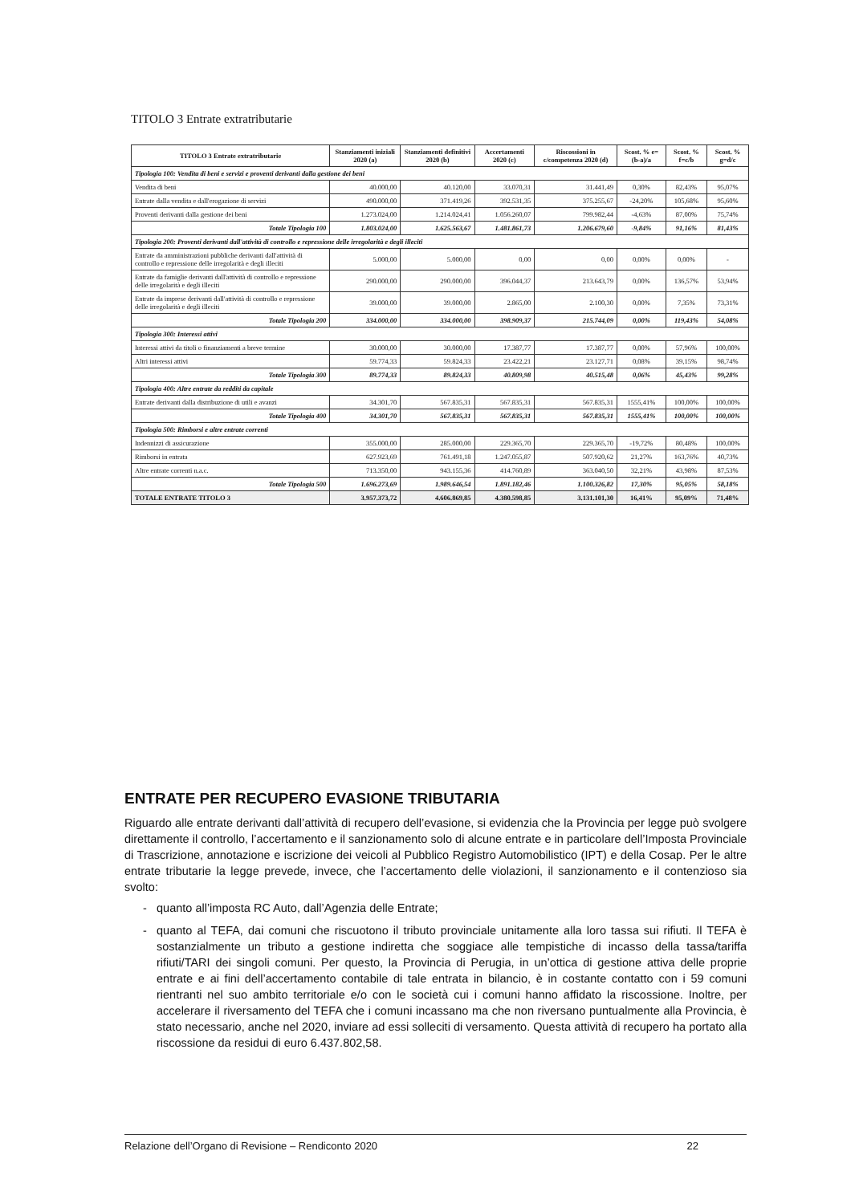TITOLO 3 Entrate extratributarie
| TITOLO 3 Entrate extratributarie | Stanziamenti iniziali 2020 (a) | Stanziamenti definitivi 2020 (b) | Accertamenti 2020 (c) | Riscossioni in c/competenza 2020 (d) | Scost. % e=(b-a)/a | Scost. % f=c/b | Scost. % g=d/c |
| --- | --- | --- | --- | --- | --- | --- | --- |
| Tipologia 100: Vendita di beni e servizi e proventi derivanti dalla gestione dei beni | | | | | | | |
| Vendita di beni | 40.000,00 | 40.120,00 | 33.070,31 | 31.441,49 | 0,30% | 82,43% | 95,07% |
| Entrate dalla vendita e dall'erogazione di servizi | 490.000,00 | 371.419,26 | 392.531,35 | 375.255,67 | -24,20% | 105,68% | 95,60% |
| Proventi derivanti dalla gestione dei beni | 1.273.024,00 | 1.214.024,41 | 1.056.260,07 | 799.982,44 | -4,63% | 87,00% | 75,74% |
| Totale Tipologia 100 | 1.803.024,00 | 1.625.563,67 | 1.481.861,73 | 1.206.679,60 | -9,84% | 91,16% | 81,43% |
| Tipologia 200: Proventi derivanti dall'attività di controllo e repressione delle irregolarità e degli illeciti | | | | | | | |
| Entrate da amministrazioni pubbliche derivanti dall'attività di controllo e repressione delle irregolarità e degli illeciti | 5.000,00 | 5.000,00 | 0,00 | 0,00 | 0,00% | 0,00% | - |
| Entrate da famiglie derivanti dall'attività di controllo e repressione delle irregolarità e degli illeciti | 290.000,00 | 290.000,00 | 396.044,37 | 213.643,79 | 0,00% | 136,57% | 53,94% |
| Entrate da imprese derivanti dall'attività di controllo e repressione delle irregolarità e degli illeciti | 39.000,00 | 39.000,00 | 2.865,00 | 2.100,30 | 0,00% | 7,35% | 73,31% |
| Totale Tipologia 200 | 334.000,00 | 334.000,00 | 398.909,37 | 215.744,09 | 0,00% | 119,43% | 54,08% |
| Tipologia 300: Interessi attivi | | | | | | | |
| Interessi attivi da titoli o finanziamenti a breve termine | 30.000,00 | 30.000,00 | 17.387,77 | 17.387,77 | 0,00% | 57,96% | 100,00% |
| Altri interessi attivi | 59.774,33 | 59.824,33 | 23.422,21 | 23.127,71 | 0,08% | 39,15% | 98,74% |
| Totale Tipologia 300 | 89.774,33 | 89.824,33 | 40.809,98 | 40.515,48 | 0,06% | 45,43% | 99,28% |
| Tipologia 400: Altre entrate da redditi da capitale | | | | | | | |
| Entrate derivanti dalla distribuzione di utili e avanzi | 34.301,70 | 567.835,31 | 567.835,31 | 567.835,31 | 1555,41% | 100,00% | 100,00% |
| Totale Tipologia 400 | 34.301,70 | 567.835,31 | 567.835,31 | 567.835,31 | 1555,41% | 100,00% | 100,00% |
| Tipologia 500: Rimborsi e altre entrate correnti | | | | | | | |
| Indennizzi di assicurazione | 355.000,00 | 285.000,00 | 229.365,70 | 229.365,70 | -19,72% | 80,48% | 100,00% |
| Rimborsi in entrata | 627.923,69 | 761.491,18 | 1.247.055,87 | 507.920,62 | 21,27% | 163,76% | 40,73% |
| Altre entrate correnti n.a.c. | 713.350,00 | 943.155,36 | 414.760,89 | 363.040,50 | 32,21% | 43,98% | 87,53% |
| Totale Tipologia 500 | 1.696.273,69 | 1.989.646,54 | 1.891.182,46 | 1.100.326,82 | 17,30% | 95,05% | 58,18% |
| TOTALE ENTRATE TITOLO 3 | 3.957.373,72 | 4.606.869,85 | 4.380.598,85 | 3.131.101,30 | 16,41% | 95,09% | 71,48% |
ENTRATE PER RECUPERO EVASIONE TRIBUTARIA
Riguardo alle entrate derivanti dall’attività di recupero dell’evasione, si evidenzia che la Provincia per legge può svolgere direttamente il controllo, l’accertamento e il sanzionamento solo di alcune entrate e in particolare dell’Imposta Provinciale di Trascrizione, annotazione e iscrizione dei veicoli al Pubblico Registro Automobilistico (IPT) e della Cosap. Per le altre entrate tributarie la legge prevede, invece, che l’accertamento delle violazioni, il sanzionamento e il contenzioso sia svolto:
quanto all’imposta RC Auto, dall’Agenzia delle Entrate;
quanto al TEFA, dai comuni che riscuotono il tributo provinciale unitamente alla loro tassa sui rifiuti. Il TEFA è sostanzialmente un tributo a gestione indiretta che soggiace alle tempistiche di incasso della tassa/tariffa rifiuti/TARI dei singoli comuni. Per questo, la Provincia di Perugia, in un’ottica di gestione attiva delle proprie entrate e ai fini dell’accertamento contabile di tale entrata in bilancio, è in costante contatto con i 59 comuni rientranti nel suo ambito territoriale e/o con le società cui i comuni hanno affidato la riscossione. Inoltre, per accelerare il riversamento del TEFA che i comuni incassano ma che non riversano puntualmente alla Provincia, è stato necessario, anche nel 2020, inviare ad essi solleciti di versamento. Questa attività di recupero ha portato alla riscossione da residui di euro 6.437.802,58.
Relazione dell’Organo di Revisione – Rendiconto 2020 22